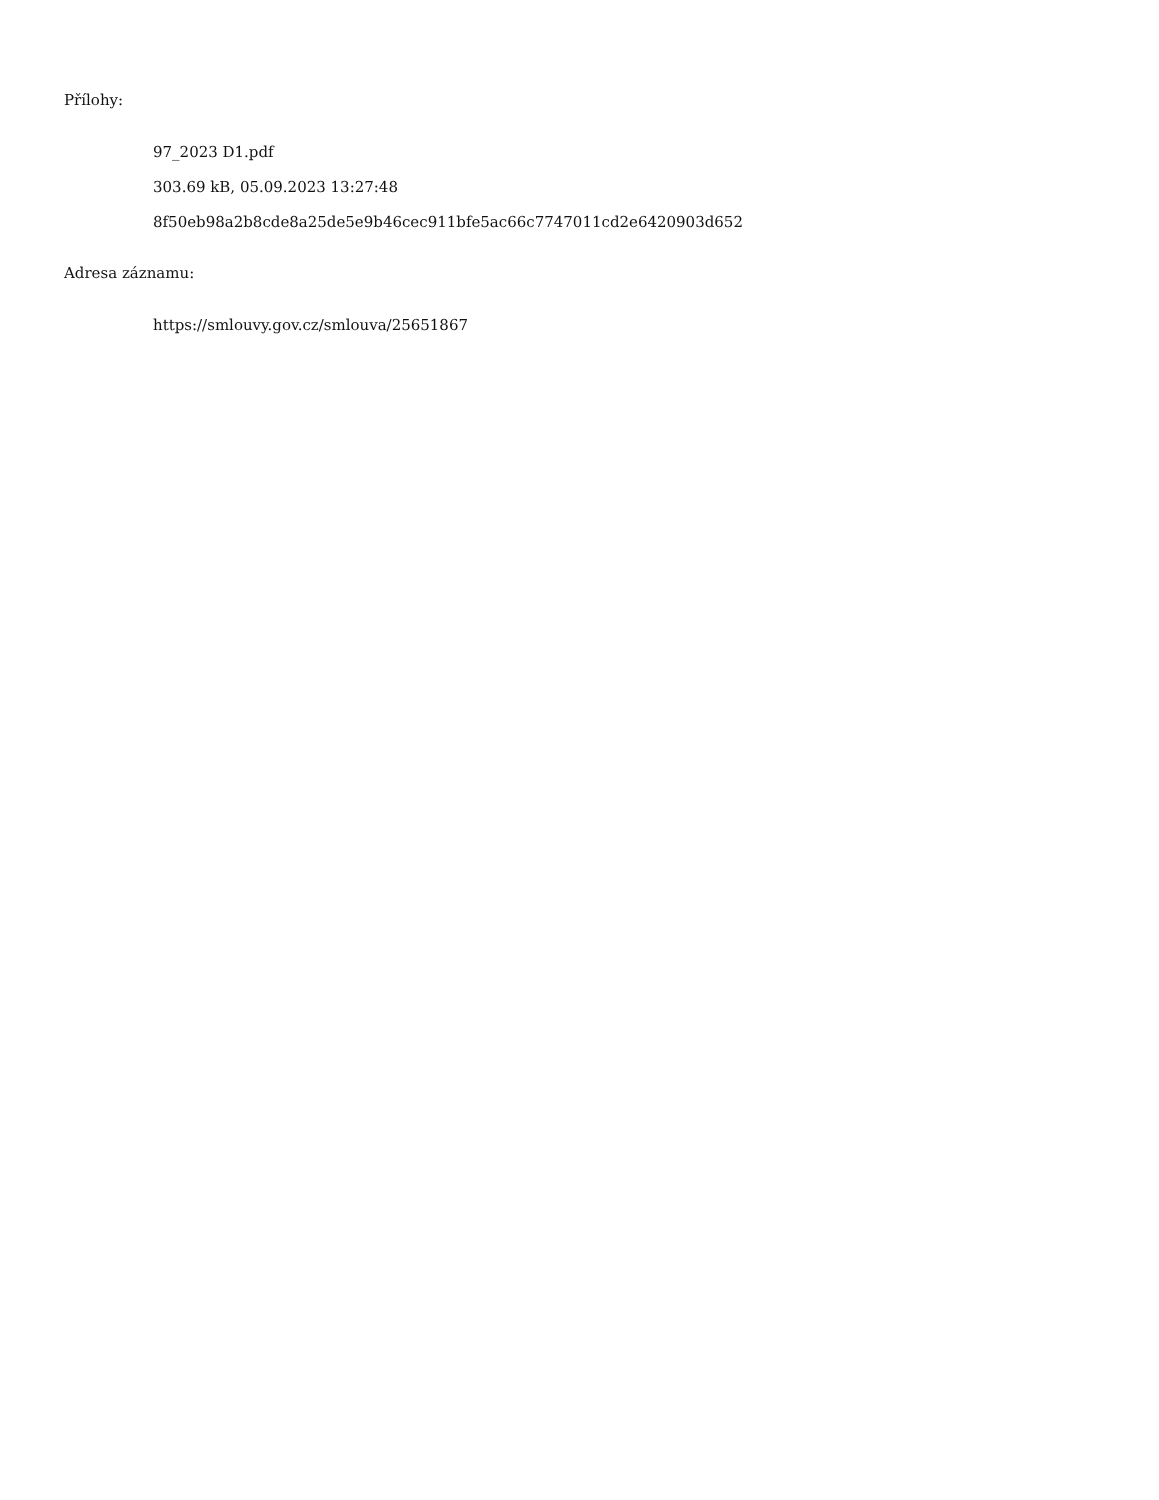Přílohy:
97_2023 D1.pdf
303.69 kB, 05.09.2023 13:27:48
8f50eb98a2b8cde8a25de5e9b46cec911bfe5ac66c7747011cd2e6420903d652
Adresa záznamu:
https://smlouvy.gov.cz/smlouva/25651867